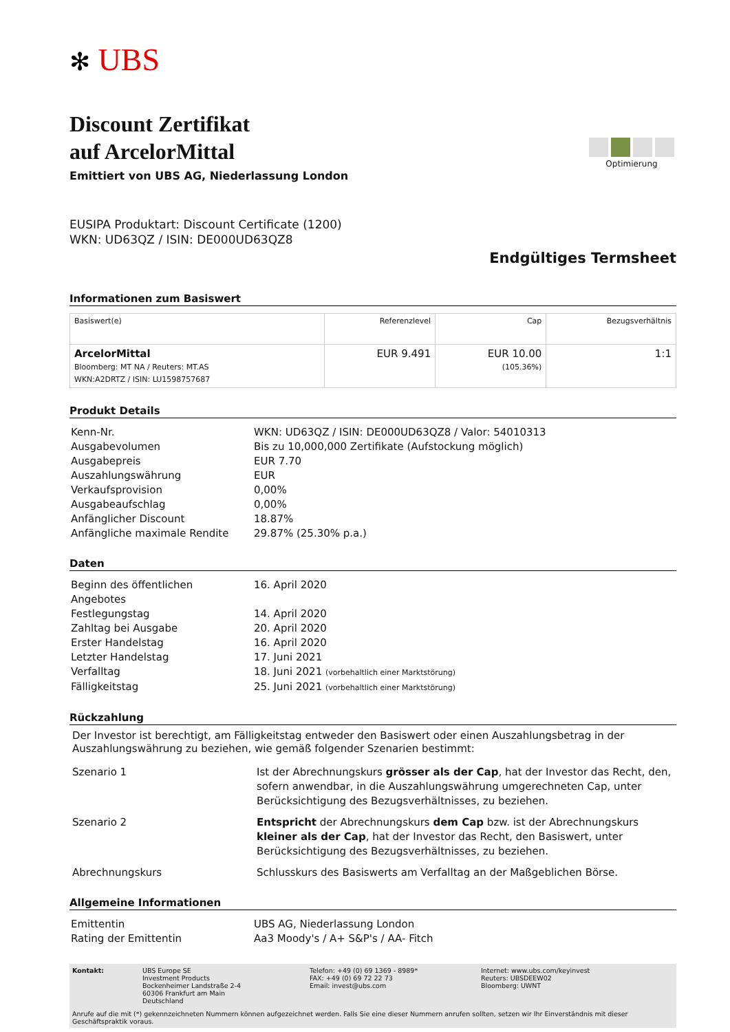✻ UBS
Discount Zertifikat
auf ArcelorMittal
Emittiert von UBS AG, Niederlassung London
Optimierung
EUSIPA Produktart: Discount Certificate (1200)
WKN: UD63QZ / ISIN: DE000UD63QZ8
Endgültiges Termsheet
Informationen zum Basiswert
| Basiswert(e) | Referenzlevel | Cap | Bezugsverhältnis |
| --- | --- | --- | --- |
| ArcelorMittal Bloomberg: MT NA / Reuters: MT.AS WKN:A2DRTZ / ISIN: LU1598757687 | EUR 9.491 | EUR 10.00 (105.36%) | 1:1 |
Produkt Details
| Kenn-Nr. | WKN: UD63QZ / ISIN: DE000UD63QZ8 / Valor: 54010313 |
| Ausgabevolumen | Bis zu 10,000,000 Zertifikate (Aufstockung möglich) |
| Ausgabepreis | EUR 7.70 |
| Auszahlungswährung | EUR |
| Verkaufsprovision | 0,00% |
| Ausgabeaufschlag | 0,00% |
| Anfänglicher Discount | 18.87% |
| Anfängliche maximale Rendite | 29.87% (25.30% p.a.) |
Daten
| Beginn des öffentlichen Angebotes | 16. April 2020 |
| Festlegungstag | 14. April 2020 |
| Zahltag bei Ausgabe | 20. April 2020 |
| Erster Handelstag | 16. April 2020 |
| Letzter Handelstag | 17. Juni 2021 |
| Verfalltag | 18. Juni 2021 (vorbehaltlich einer Marktstörung) |
| Fälligkeitstag | 25. Juni 2021 (vorbehaltlich einer Marktstörung) |
Rückzahlung
Der Investor ist berechtigt, am Fälligkeitstag entweder den Basiswert oder einen Auszahlungsbetrag in der Auszahlungswährung zu beziehen, wie gemäß folgender Szenarien bestimmt:
| Szenario 1 | Ist der Abrechnungskurs grösser als der Cap , hat der Investor das Recht, den, sofern anwendbar, in die Auszahlungswährung umgerechneten Cap, unter Berücksichtigung des Bezugsverhältnisses, zu beziehen. |
| Szenario 2 | Entspricht der Abrechnungskurs dem Cap bzw. ist der Abrechnungskurs kleiner als der Cap , hat der Investor das Recht, den Basiswert, unter Berücksichtigung des Bezugsverhältnisses, zu beziehen. |
| Abrechnungskurs | Schlusskurs des Basiswerts am Verfalltag an der Maßgeblichen Börse. |
Allgemeine Informationen
| Emittentin | UBS AG, Niederlassung London |
| Rating der Emittentin | Aa3 Moody's / A+ S&P's / AA- Fitch |
Kontakt: UBS Europe SE
Investment Products
Bockenheimer Landstraße 2-4
60306 Frankfurt am Main
Deutschland
Telefon: +49 (0) 69 1369 - 8989*
FAX: +49 (0) 69 72 22 73
Email: invest@ubs.com
Internet: www.ubs.com/keyinvest
Reuters: UBSDEEW02
Bloomberg: UWNT
Anrufe auf die mit (*) gekennzeichneten Nummern können aufgezeichnet werden. Falls Sie eine dieser Nummern anrufen sollten, setzen wir Ihr Einverständnis mit dieser Geschäftspraktik voraus.